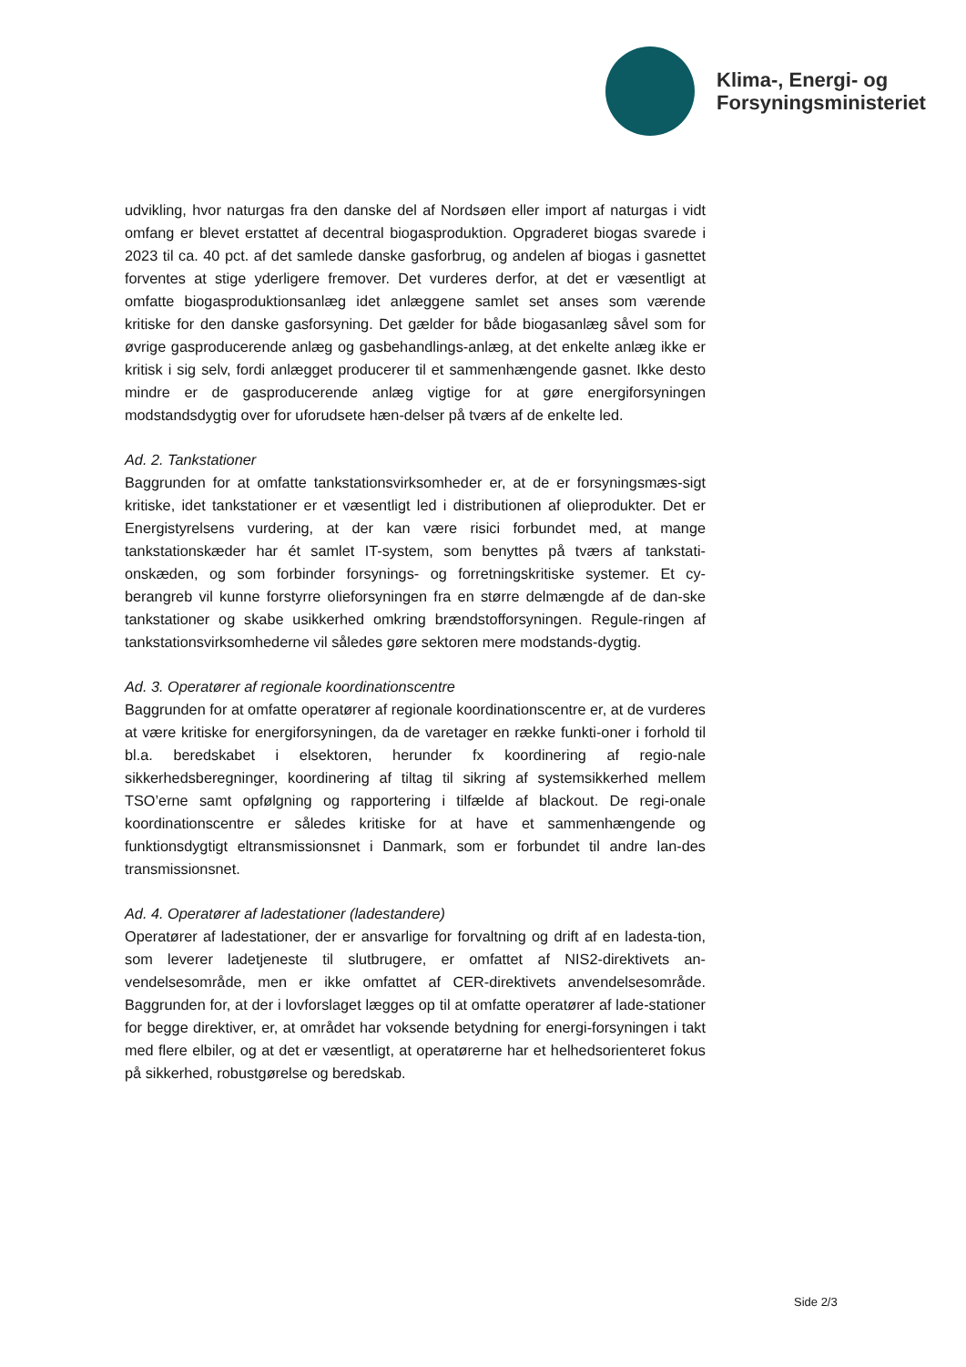Klima-, Energi- og
Forsyningsministeriet
udvikling, hvor naturgas fra den danske del af Nordsøen eller import af naturgas i vidt omfang er blevet erstattet af decentral biogasproduktion. Opgraderet biogas svarede i 2023 til ca. 40 pct. af det samlede danske gasforbrug, og andelen af biogas i gasnettet forventes at stige yderligere fremover. Det vurderes derfor, at det er væsentligt at omfatte biogasproduktionsanlæg idet anlæggene samlet set anses som værende kritiske for den danske gasforsyning. Det gælder for både biogasanlæg såvel som for øvrige gasproducerende anlæg og gasbehandlings-anlæg, at det enkelte anlæg ikke er kritisk i sig selv, fordi anlægget producerer til et sammenhængende gasnet. Ikke desto mindre er de gasproducerende anlæg vigtige for at gøre energiforsyningen modstandsdygtig over for uforudsete hæn-delser på tværs af de enkelte led.
Ad. 2. Tankstationer
Baggrunden for at omfatte tankstationsvirksomheder er, at de er forsyningsmæs-sigt kritiske, idet tankstationer er et væsentligt led i distributionen af olieprodukter. Det er Energistyrelsens vurdering, at der kan være risici forbundet med, at mange tankstationskæder har ét samlet IT-system, som benyttes på tværs af tankstati-onskæden, og som forbinder forsynings- og forretningskritiske systemer. Et cy-berangreb vil kunne forstyrre olieforsyningen fra en større delmængde af de dan-ske tankstationer og skabe usikkerhed omkring brændstofforsyningen. Regule-ringen af tankstationsvirksomhederne vil således gøre sektoren mere modstands-dygtig.
Ad. 3. Operatører af regionale koordinationscentre
Baggrunden for at omfatte operatører af regionale koordinationscentre er, at de vurderes at være kritiske for energiforsyningen, da de varetager en række funkti-oner i forhold til bl.a. beredskabet i elsektoren, herunder fx koordinering af regio-nale sikkerhedsberegninger, koordinering af tiltag til sikring af systemsikkerhed mellem TSO’erne samt opfølgning og rapportering i tilfælde af blackout. De regi-onale koordinationscentre er således kritiske for at have et sammenhængende og funktionsdygtigt eltransmissionsnet i Danmark, som er forbundet til andre lan-des transmissionsnet.
Ad. 4. Operatører af ladestationer (ladestandere)
Operatører af ladestationer, der er ansvarlige for forvaltning og drift af en ladesta-tion, som leverer ladetjeneste til slutbrugere, er omfattet af NIS2-direktivets an-vendelsesområde, men er ikke omfattet af CER-direktivets anvendelsesområde. Baggrunden for, at der i lovforslaget lægges op til at omfatte operatører af lade-stationer for begge direktiver, er, at området har voksende betydning for energi-forsyningen i takt med flere elbiler, og at det er væsentligt, at operatørerne har et helhedsorienteret fokus på sikkerhed, robustgørelse og beredskab.
Side 2/3